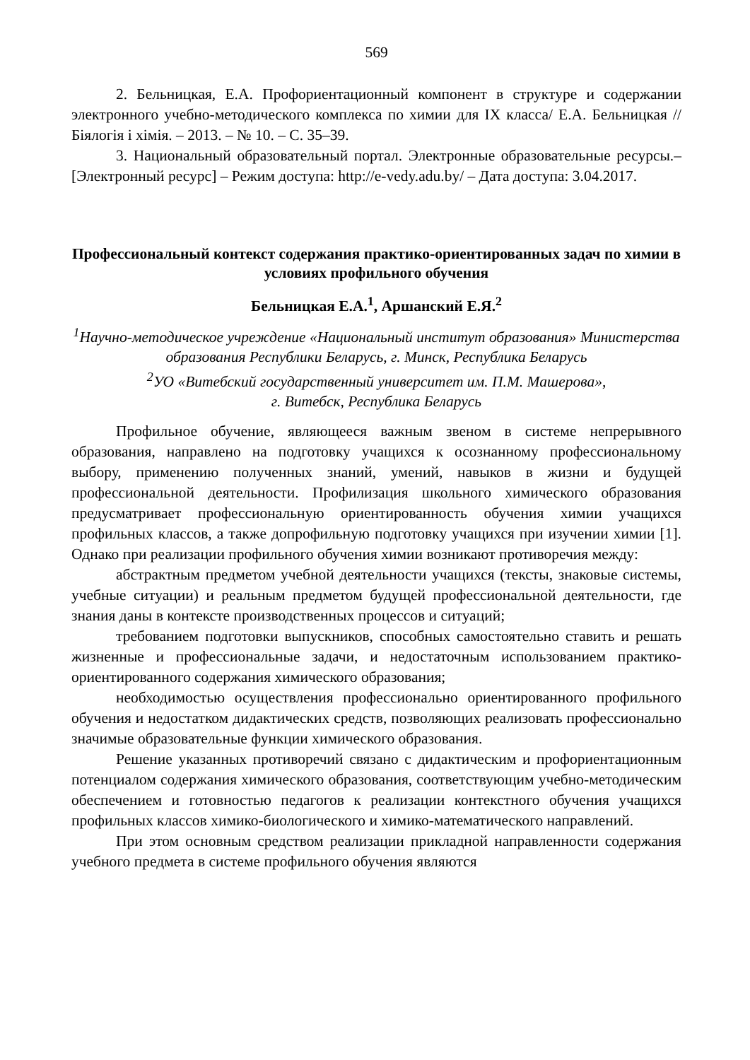569
2. Бельницкая, Е.А. Профориентационный компонент в структуре и содержании электронного учебно-методического комплекса по химии для IX класса/ Е.А. Бельницкая // Біялогія і хімія. – 2013. – № 10. – С. 35–39.
3. Национальный образовательный портал. Электронные образовательные ресурсы.– [Электронный ресурс] – Режим доступа: http://e-vedy.adu.by/ – Дата доступа: 3.04.2017.
Профессиональный контекст содержания практико-ориентированных задач по химии в условиях профильного обучения
Бельницкая Е.А.<sup>1</sup>, Аршанский Е.Я.<sup>2</sup>
<sup>1</sup> Научно-методическое учреждение «Национальный институт образования» Министерства образования Республики Беларусь, г. Минск, Республика Беларусь
<sup>2</sup> УО «Витебский государственный университет им. П.М. Машерова»,
г. Витебск, Республика Беларусь
Профильное обучение, являющееся важным звеном в системе непрерывного образования, направлено на подготовку учащихся к осознанному профессиональному выбору, применению полученных знаний, умений, навыков в жизни и будущей профессиональной деятельности. Профилизация школьного химического образования предусматривает профессиональную ориентированность обучения химии учащихся профильных классов, а также допрофильную подготовку учащихся при изучении химии [1]. Однако при реализации профильного обучения химии возникают противоречия между:
абстрактным предметом учебной деятельности учащихся (тексты, знаковые системы, учебные ситуации) и реальным предметом будущей профессиональной деятельности, где знания даны в контексте производственных процессов и ситуаций;
требованием подготовки выпускников, способных самостоятельно ставить и решать жизненные и профессиональные задачи, и недостаточным использованием практико-ориентированного содержания химического образования;
необходимостью осуществления профессионально ориентированного профильного обучения и недостатком дидактических средств, позволяющих реализовать профессионально значимые образовательные функции химического образования.
Решение указанных противоречий связано с дидактическим и профориентационным потенциалом содержания химического образования, соответствующим учебно-методическим обеспечением и готовностью педагогов к реализации контекстного обучения учащихся профильных классов химико-биологического и химико-математического направлений.
При этом основным средством реализации прикладной направленности содержания учебного предмета в системе профильного обучения являются